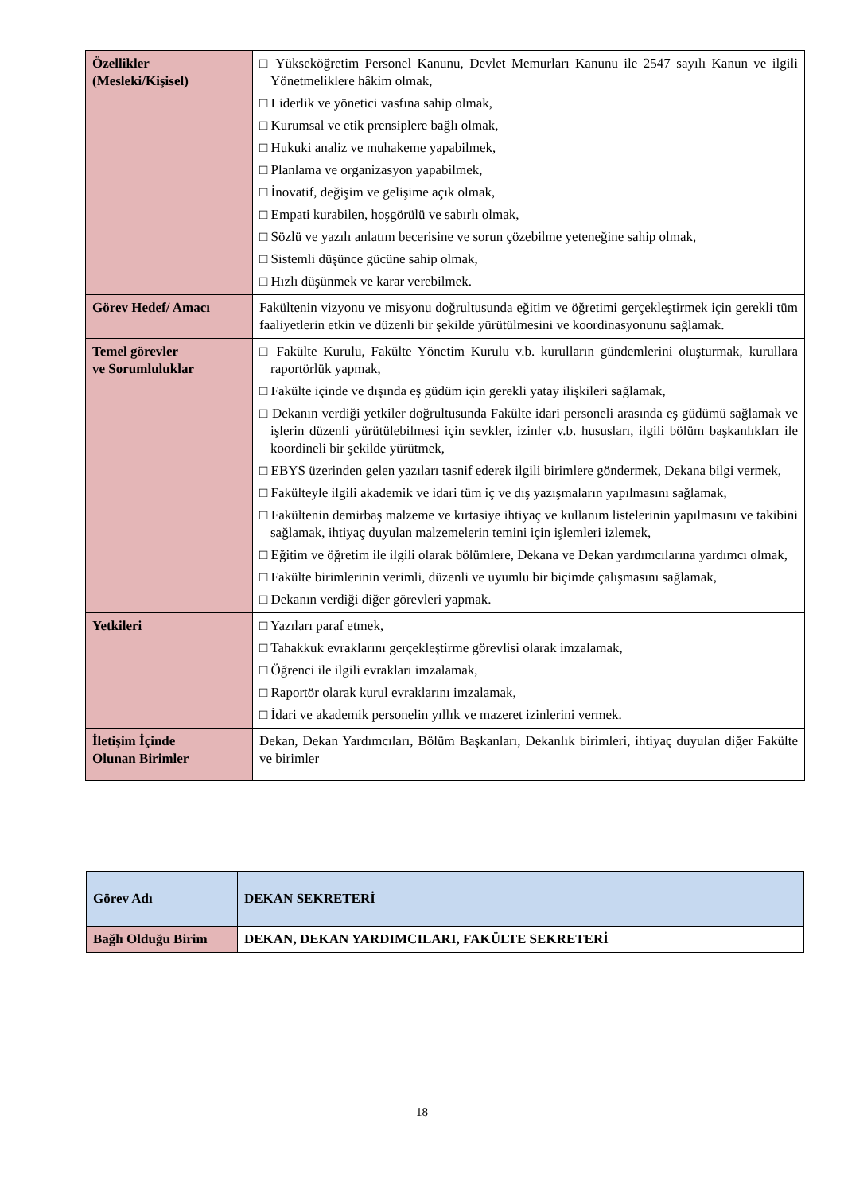| Özellikler (Mesleki/Kişisel) | □ Yükseköğretim Personel Kanunu, Devlet Memurları Kanunu ile 2547 sayılı Kanun ve ilgili Yönetmeliklere hâkim olmak, □ Liderlik ve yönetici vasfına sahip olmak, □ Kurumsal ve etik prensiplere bağlı olmak, □ Hukuki analiz ve muhakeme yapabilmek, □ Planlama ve organizasyon yapabilmek, □ İnovatif, değişim ve gelişime açık olmak, □ Empati kurabilen, hoşgörülü ve sabırlı olmak, □ Sözlü ve yazılı anlatım becerisine ve sorun çözebilme yeteneğine sahip olmak, □ Sistemli düşünce gücüne sahip olmak, □ Hızlı düşünmek ve karar verebilmek. |
| Görev Hedef/ Amacı | Fakültenin vizyonu ve misyonu doğrultusunda eğitim ve öğretimi gerçekleştirmek için gerekli tüm faaliyetlerin etkin ve düzenli bir şekilde yürütülmesini ve koordinasyonunu sağlamak. |
| Temel görevler ve Sorumluluklar | □ Fakülte Kurulu, Fakülte Yönetim Kurulu v.b. kurulların gündemlerini oluşturmak, kurullara raportörlük yapmak, □ Fakülte içinde ve dışında eş güdüm için gerekli yatay ilişkileri sağlamak, □ Dekanın verdiği yetkiler doğrultusunda Fakülte idari personeli arasında eş güdümü sağlamak ve işlerin düzenli yürütülebilmesi için sevkler, izinler v.b. hususları, ilgili bölüm başkanlıkları ile koordineli bir şekilde yürütmek, □ EBYS üzerinden gelen yazıları tasnif ederek ilgili birimlere göndermek, Dekana bilgi vermek, □ Fakülteyle ilgili akademik ve idari tüm iç ve dış yazışmaların yapılmasını sağlamak, □ Fakültenin demirbaş malzeme ve kırtasiye ihtiyaç ve kullanım listelerinin yapılmasını ve takibini sağlamak, ihtiyaç duyulan malzemelerin temini için işlemleri izlemek, □ Eğitim ve öğretim ile ilgili olarak bölümlere, Dekana ve Dekan yardımcılarına yardımcı olmak, □ Fakülte birimlerinin verimli, düzenli ve uyumlu bir biçimde çalışmasını sağlamak, □ Dekanın verdiği diğer görevleri yapmak. |
| Yetkileri | □ Yazıları paraf etmek, □ Tahakkuk evraklarını gerçekleştirme görevlisi olarak imzalamak, □ Öğrenci ile ilgili evrakları imzalamak, □ Raportör olarak kurul evraklarını imzalamak, □ İdari ve akademik personelin yıllık ve mazeret izinlerini vermek. |
| İletişim İçinde Olunan Birimler | Dekan, Dekan Yardımcıları, Bölüm Başkanları, Dekanlık birimleri, ihtiyaç duyulan diğer Fakülte ve birimler |
| Görev Adı | DEKAN SEKRETERİ |
| Bağlı Olduğu Birim | DEKAN, DEKAN YARDIMCILARI, FAKÜLTE SEKRETERİ |
18